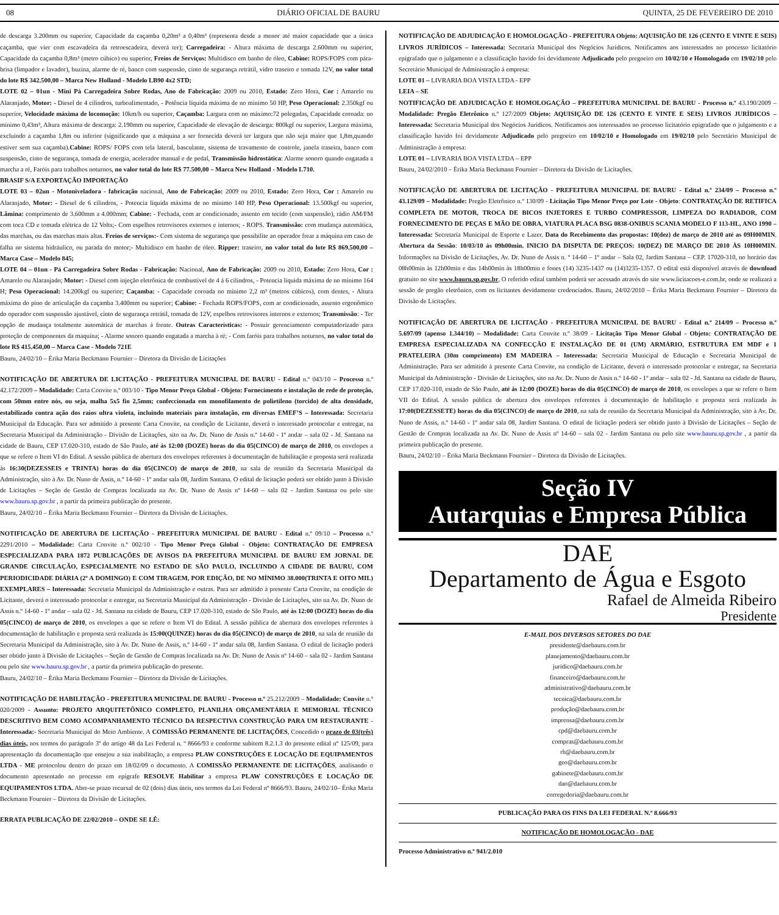08 DIÁRIO OFICIAL DE BAURU QUINTA, 25 DE FEVEREIRO DE 2010
de descarga 3.200mm ou superior, Capacidade da caçamba 0,20m³ a 0,40m³ (representa desde a menor até maior capacidade que a única caçamba, que vier com escavadeira da retroescadeira, deverá ter); Carregadeira: - Altura máxima de descarga 2.600mm ou superior, Capacidade da caçamba 0,8m³ (metro cúbico) ou superior, Freios de Serviços: Multidisco em banho de óleo, Cabine: ROPS/FOPS com pára-brisa (limpador e lavador), buzina, alarme de ré, banco com suspensão, cinto de segurança retrátil, vidro traseiro e tomada 12V, no valor total do lote R$ 342.500,00 – Marca New Holland - Modelo LB90 4x2 STD;
LOTE 02 – 01un - Mini Pá Carregadeira Sobre Rodas, Ano de Fabricação: 2009 ou 2010, Estado: Zero Hora, Cor : Amarelo ou Alaranjado, Motor: - Diesel de 4 cilindros, turboalimentado, - Potência líquida máxima de no mínimo 50 HP, Peso Operacional: 2.350kgf ou superior, Velocidade máxima de locomoção: 10km/h ou superior, Caçamba: Largura com no máximo:72 polegadas, Capacidade coroada: no mínimo 0,43m³, Altura máxima de descarga: 2.190mm ou superior, Capacidade de elevação de descarga: 800kgf ou superior, Largura máxima, excluindo a caçamba 1,8m ou inferior (significando que a máquina a ser fornecida deverá ter largura que não seja maior que 1,8m,quando estiver sem sua caçamba).Cabine: ROPS/ FOPS com tela lateral, basculante, sistema de travamento de controle, janela traseira, banco com suspensão, cinto de segurança, tomada de energia, acelerador manual e de pedal, Transmissão hidrostática: Alarme sonoro quando engatada a marcha a ré, Faróis para trabalhos noturnos, no valor total do lote R$ 77.500,00 – Marca New Holland - Modelo L710.
BRASIF S/A EXPORTAÇÃO IMPORTAÇÃO
LOTE 03 – 02un - Motoniveladora - fabricação nacional, Ano de Fabricação: 2009 ou 2010, Estado: Zero Hora, Cor : Amarelo ou Alaranjado, Motor: - Diesel de 6 cilindros, - Potencia líquida máxima de no mínimo 140 HP, Peso Operacional: 13.500kgf ou superior, Lâmina: comprimento de 3.600mm a 4.000mm; Cabine: - Fechada, com ar condicionado, assento em tecido (com suspensão), rádio AM/FM com toca CD e tomada elétrica de 12 Volts;- Com espelhos retrovisores externos e internos; - ROPS. Transmissão: com mudança automática, das marchas, ou das marchas mais altas. Freios de serviços:- Com sistema de segurança que possibilite ao operador frear a máquina em caso de falha no sistema hidráulico, ou parada do motor;- Multidisco em banho de óleo. Ripper: traseiro, no valor total do lote R$ 869.500,00 – Marca Case – Modelo 845;
LOTE 04 – 01un - Pá Carregadeira Sobre Rodas - Fabricação: Nacional, Ano de Fabricação: 2009 ou 2010, Estado: Zero Hora, Cor : Amarelo ou Alaranjado; Motor: - Diesel com injeção eletrônica de combustível de 4 á 6 cilindros, - Potencia líquida máxima de no mínimo 164 H; Peso Operacional: 14.200kgf ou superior; Caçamba: - Capacidade coroada no mínimo 2,2 m³ (metros cúbicos), com dentes, - Altura máxima do pino de articulação da caçamba 3.400mm ou superior; Cabine: - Fechada ROPS/FOPS, com ar condicionado, assento ergonômico do operador com suspensão ajustável, cinto de segurança retrátil, tomada de 12V, espelhos retrovisores internos e externos; Transmissão: - Ter opção de mudança totalmente automática de marchas à frente. Outras Características: - Possuir gerenciamento computadorizado para proteção de componentes da maquina; - Alarme sonoro quando engatada a marcha à ré; - Com faróis para trabalhos noturnos, no valor total do lote R$ 415.450,00 – Marca Case - Modelo 721E
Bauru, 24/02/10 – Érika Maria Beckmann Fournier – Diretora da Divisão de Licitações
NOTIFICAÇÃO DE ABERTURA DE LICITAÇÃO - PREFEITURA MUNICIPAL DE BAURU - Edital n.º 043/10 – Processo n.º 42.172/2009 – Modalidade: Carta Convite n.º 003/10 - Tipo Menor Preço Global - Objeto: Fornecimento e instalação de rede de proteção, com 50mm entre nós, ou seja, malha 5x5 fio 2,5mm; confeccionada em monofilamento de polietileno (torcido) de alta densidade, estabilizado contra ação dos raios ultra violeta, incluindo materiais para instalação, em diversas EMEF’S – Interessada: Secretaria Municipal da Educação. Para ser admitido à presente Carta Convite, na condição de Licitante, deverá o interessado protocolar e entregar, na Secretaria Municipal da Administração - Divisão de Licitações, sito na Av. Dr. Nuno de Assis n.º 14-60 - 1º andar – sala 02 - Jd. Santana na cidade de Bauru, CEP 17.020-310, estado de São Paulo, até às 12:00 (DOZE) horas do dia 05(CINCO) de março de 2010, os envelopes a que se refere o Item VI do Edital. A sessão pública de abertura dos envelopes referentes à documentação de habilitação e proposta será realizada às 16:30(DEZESSEIS e TRINTA) horas do dia 05(CINCO) de março de 2010, na sala de reunião da Secretaria Municipal da Administração, sito à Av. Dr. Nuno de Assis, n.º 14-60 - 1º andar sala 08, Jardim Santana. O edital de licitação poderá ser obtido junto à Divisão de Licitações – Seção de Gestão de Compras localizada na Av. Dr. Nuno de Assis nº 14-60 – sala 02 - Jardim Santana ou pelo site www.bauru.sp.gov.br , a partir da primeira publicação do presente.
Bauru, 24/02/10 – Érika Maria Beckmann Fournier – Diretora da Divisão de Licitações.
NOTIFICAÇÃO DE ABERTURA DE LICITAÇÃO - PREFEITURA MUNICIPAL DE BAURU - Edital n.º 09/10 – Processo n.º 2291/2010 – Modalidade: Carta Convite n.º 002/10 - Tipo Menor Preço Global - Objeto: CONTRATAÇÃO DE EMPRESA ESPECIALIZADA PARA 1872 PUBLICAÇÕES DE AVISOS DA PREFEITURA MUNICIPAL DE BAURU EM JORNAL DE GRANDE CIRCULAÇÃO, ESPECIALMENTE NO ESTADO DE SÃO PAULO, INCLUINDO A CIDADE DE BAURU, COM PERIODICIDADE DIÁRIA (2º A DOMINGO) E COM TIRAGEM, POR EDIÇÃO, DE NO MÍNIMO 38.000(TRINTA E OITO MIL) EXEMPLARES – Interessada: Secretaria Municipal da Administração e outras. Para ser admitido à presente Carta Convite, na condição de Licitante, deverá o interessado protocolar e entregar, na Secretaria Municipal da Administração - Divisão de Licitações, sito na Av. Dr. Nuno de Assis n.º 14-60 - 1º andar – sala 02 - Jd. Santana na cidade de Bauru, CEP 17.020-310, estado de São Paulo, até às 12:00 (DOZE) horas do dia 05(CINCO) de março de 2010, os envelopes a que se refere o Item VI do Edital. A sessão pública de abertura dos envelopes referentes à documentação de habilitação e proposta será realizada às 15:00(QUINZE) horas do dia 05(CINCO) de março de 2010, na sala de reunião da Secretaria Municipal da Administração, sito à Av. Dr. Nuno de Assis, n.º 14-60 - 1º andar sala 08, Jardim Santana. O edital de licitação poderá ser obtido junto à Divisão de Licitações – Seção de Gestão de Compras localizada na Av. Dr. Nuno de Assis nº 14-60 – sala 02 - Jardim Santana ou pelo site www.bauru.sp.gov.br , a partir da primeira publicação do presente.
Bauru, 24/02/10 – Érika Maria Beckmann Fournier – Diretora da Divisão de Licitações.
NOTIFICAÇÃO DE HABILITAÇÃO - PREFEITURA MUNICIPAL DE BAURU - Processo n.º 25.212/2009 – Modalidade: Convite n.º 020/2009 - Assunto: PROJETO ARQUITETÔNICO COMPLETO, PLANILHA ORÇAMENTÁRIA E MEMORIAL TÉCNICO DESCRITIVO BEM COMO ACOMPANHAMENTO TÉCNICO DA RESPECTIVA CONSTRUÇÃO PARA UM RESTAURANTE - Interessada:- Secretaria Municipal do Meio Ambiente. A COMISSÃO PERMANENTE DE LICITAÇÕES, Concedido o prazo de 03(três) dias úteis, nos termos do parágrafo 3º do artigo 48 da Lei Federal n. º 8666/93 e conforme subitem 8.2.1.3 do presente edital nº 125/09, para apresentação da documentação que ensejou a sua inabilitação, a empresa PLAW CONSTRUÇÕES E LOCAÇÃO DE EQUIPAMENTOS LTDA - ME protocolou dentro do prazo em 18/02/09 o documento. A COMISSÃO PERMANENTE DE LICITAÇÕES, analisando o documento apresentado no processo em epígrafe RESOLVE Habilitar a empresa PLAW CONSTRUÇÕES E LOCAÇÃO DE EQUIPAMENTOS LTDA. Abre-se prazo recursal de 02 (dois) dias úteis, nos termos da Lei Federal nº 8666/93. Bauru, 24/02/10– Érika Maria Beckmann Fournier – Diretora da Divisão de Licitações.
ERRATA PUBLICAÇÃO DE 22/02/2010 – ONDE SE LÊ:
NOTIFICAÇÃO DE ADJUDICAÇÃO E HOMOLOGAÇÃO - PREFEITURA Objeto: AQUISIÇÃO DE 126 (CENTO E VINTE E SEIS) LIVROS JURÍDICOS – Interessada: Secretaria Municipal dos Negócios Jurídicos. Notificamos aos interessados no processo licitatório epigrafado que o julgamento e a classificação havido foi devidamente Adjudicado pelo pregoeiro em 10/02/10 e Homologado em 19/02/10 pelo Secretário Municipal de Administração á empresa:
LOTE 01 – LIVRARIA BOA VISTA LTDA - EPP
LEIA – SE
NOTIFICAÇÃO DE ADJUDICAÇÃO E HOMOLOGAÇÃO – PREFEITURA MUNICIPAL DE BAURU - Processo n.º 43.190/2009 – Modalidade: Pregão Eletrônico n.º 127/2009 Objeto: AQUISIÇÃO DE 126 (CENTO E VINTE E SEIS) LIVROS JURÍDICOS – Interessada: Secretaria Municipal dos Negócios Jurídicos. Notificamos aos interessados no processo licitatório epigrafado que o julgamento e a classificação havido foi devidamente Adjudicado pelo pregoeiro em 10/02/10 e Homologado em 19/02/10 pelo Secretário Municipal de Administração á empresa:
LOTE 01 – LIVRARIA BOA VISTA LTDA – EPP
Bauru, 24/02/2010 – Érika Maria Beckmann Fournier – Diretora da Divisão de Licitações.
NOTIFICAÇÃO DE ABERTURA DE LICITAÇÃO - PREFEITURA MUNICIPAL DE BAURU - Edital n.º 234/09 – Processo n.º 43.129/09 – Modalidade: Pregão Eletrônico n.º 130/09 - Licitação Tipo Menor Preço por Lote - Objeto: CONTRATAÇÃO DE RETIFICA COMPLETA DE MOTOR, TROCA DE BICOS INJETORES E TURBO COMPRESSOR, LIMPEZA DO RADIADOR, COM FORNECIMENTO DE PEÇAS E MÃO DE OBRA, VIATURA PLACA BSG 0838-ONIBUS SCANIA MODELO F 113-HL, ANO 1990 – Interessada: Secretaria Municipal de Esporte e Lazer. Data do Recebimento das propostas: 10(dez) de março de 2010 até as 09H00MIN. Abertura da Sessão: 10/03/10 às 09h00min. INICIO DA DISPUTA DE PREÇOS: 10(DEZ) DE MARÇO DE 2010 ÀS 10H00MIN. Informações na Divisão de Licitações, Av. Dr. Nuno de Assis n. º 14-60 – 1º andar – Sala 02, Jardim Santana – CEP. 17020-310, no horário das 08h00min às 12h00min e das 14h00min às 18h00min e fones (14) 3235-1437 ou (14)3235-1357. O edital está disponível através de download gratuito no site www.bauru.sp.gov.br, O referido edital também poderá ser acessado através do site www.licitacoes-e.com.br, onde se realizará a sessão de pregão eletrônico, com os licitantes devidamente credenciados. Bauru, 24/02/2010 – Érika Maria Beckmann Fournier – Diretora da Divisão de Licitações.
NOTIFICAÇÃO DE ABERTURA DE LICITAÇÃO - PREFEITURA MUNICIPAL DE BAURU - Edital n.º 214/09 – Processo n.º 5.697/09 (apenso 1.344/10) – Modalidade: Carta Convite n.º 38/09 - Licitação Tipo Menor Global - Objeto: CONTRATAÇÃO DE EMPRESA ESPECIALIZADA NA CONFECÇÃO E INSTALAÇÃO DE 01 (UM) ARMÁRIO, ESTRUTURA EM MDF e 1 PRATELEIRA (30m comprimento) EM MADEIRA – Interessada: Secretaria Municipal de Educação e Secretaria Municipal de Administração. Para ser admitido à presente Carta Convite, na condição de Licitante, deverá o interessado protocolar e entregar, na Secretaria Municipal da Administração - Divisão de Licitações, sito na Av. Dr. Nuno de Assis n.º 14-60 - 1º andar – sala 02 - Jd. Santana na cidade de Bauru, CEP 17.020-310, estado de São Paulo, até às 12:00 (DOZE) horas do dia 05(CINCO) de março de 2010, os envelopes a que se refere o Item VII do Edital. A sessão pública de abertura dos envelopes referentes à documentação de habilitação e proposta será realizada às 17:00(DEZESSETE) horas do dia 05(CINCO) de março de 2010, na sala de reunião da Secretaria Municipal da Administração, sito à Av. Dr. Nuno de Assis, n.º 14-60 - 1º andar sala 08, Jardim Santana. O edital de licitação poderá ser obtido junto à Divisão de Licitações – Seção de Gestão de Compras localizada na Av. Dr. Nuno de Assis nº 14-60 – sala 02 - Jardim Santana ou pelo site www.bauru.sp.gov.br , a partir da primeira publicação do presente.
Bauru, 24/02/10 – Érika Maria Beckmann Fournier – Diretora da Divisão de Licitações.
Seção IV
Autarquias e Empresa Pública
DAE
Departamento de Água e Esgoto
Rafael de Almeida Ribeiro
Presidente
E-MAIL DOS DIVERSOS SETORES DO DAE
presidente@daebauru.com.br
planejamento@daebauru.com.br
juridico@daebauru.com.br
financeiro@daebauru.com.br
administrativo@daebauru.com.br
tecnica@daebauru.com.br
produção@daebauru.com.br
imprensa@daebauru.com.br
cpd@daebauru.com.br
compras@daebauru.com.br
rh@daebauru.com.br
geo@daebauru.com.br
gabinete@daebauru.com.br
dao@daebauru.com.br
corregedoria@daebauru.com.br
PUBLICAÇÃO PARA OS FINS DA LEI FEDERAL N.º 8.666/93
NOTIFICAÇÃO DE HOMOLOGAÇÃO - DAE
Processo Administrativo n.º 941/2.010